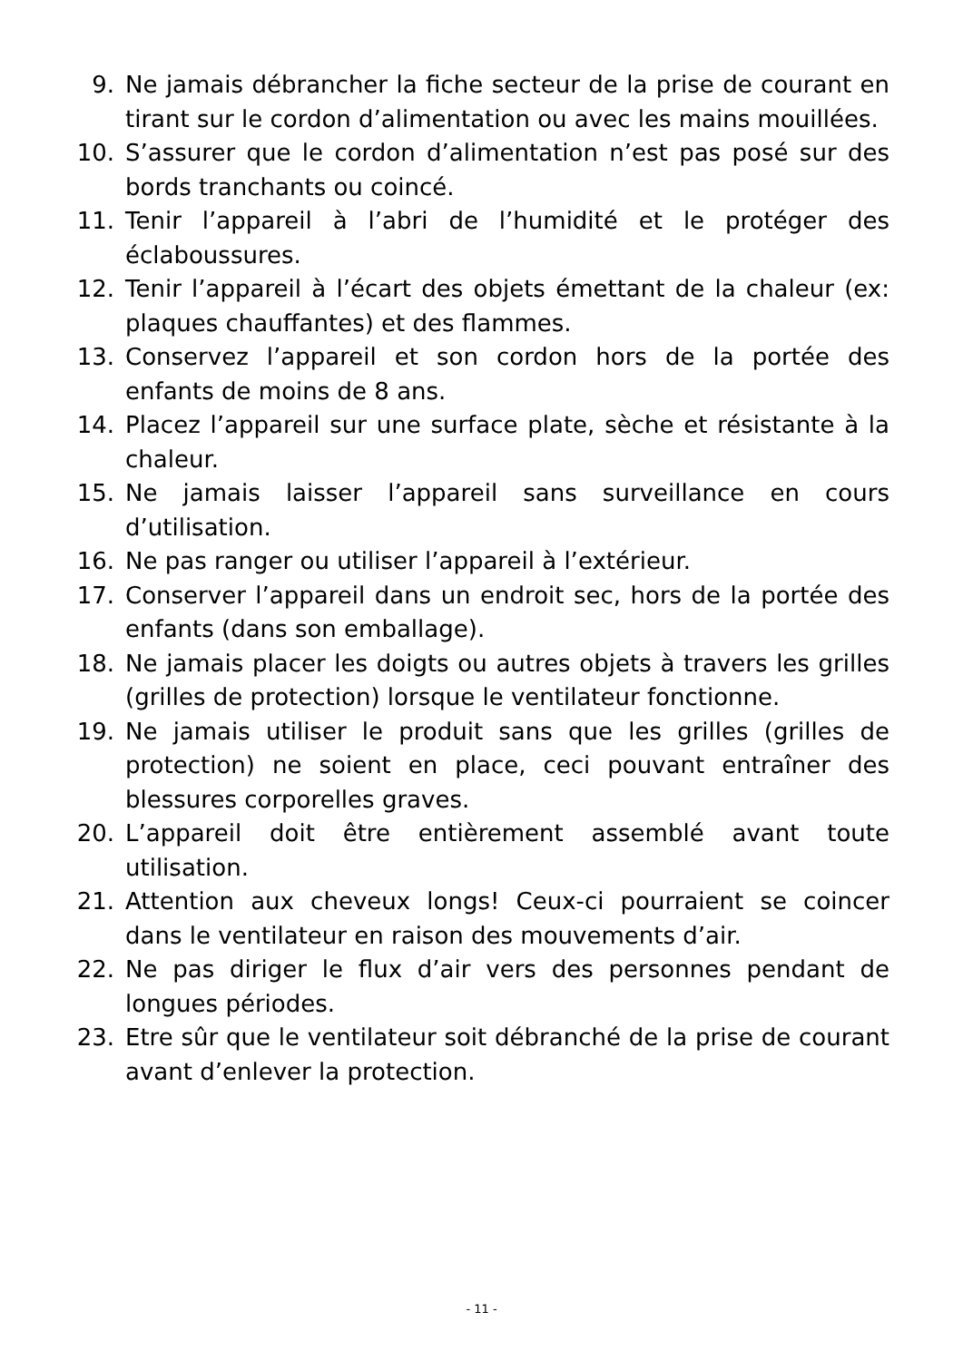9. Ne jamais débrancher la fiche secteur de la prise de courant en tirant sur le cordon d’alimentation ou avec les mains mouillées.
10. S’assurer que le cordon d’alimentation n’est pas posé sur des bords tranchants ou coincé.
11. Tenir l’appareil à l’abri de l’humidité et le protéger des éclaboussures.
12. Tenir l’appareil à l’écart des objets émettant de la chaleur (ex: plaques chauffantes) et des flammes.
13. Conservez l’appareil et son cordon hors de la portée des enfants de moins de 8 ans.
14. Placez l’appareil sur une surface plate, sèche et résistante à la chaleur.
15. Ne jamais laisser l’appareil sans surveillance en cours d’utilisation.
16. Ne pas ranger ou utiliser l’appareil à l’extérieur.
17. Conserver l’appareil dans un endroit sec, hors de la portée des enfants (dans son emballage).
18. Ne jamais placer les doigts ou autres objets à travers les grilles (grilles de protection) lorsque le ventilateur fonctionne.
19. Ne jamais utiliser le produit sans que les grilles (grilles de protection) ne soient en place, ceci pouvant entraîner des blessures corporelles graves.
20. L’appareil doit être entièrement assemblé avant toute utilisation.
21. Attention aux cheveux longs! Ceux-ci pourraient se coincer dans le ventilateur en raison des mouvements d’air.
22. Ne pas diriger le flux d’air vers des personnes pendant de longues périodes.
23. Etre sûr que le ventilateur soit débranché de la prise de courant avant d’enlever la protection.
- 11 -